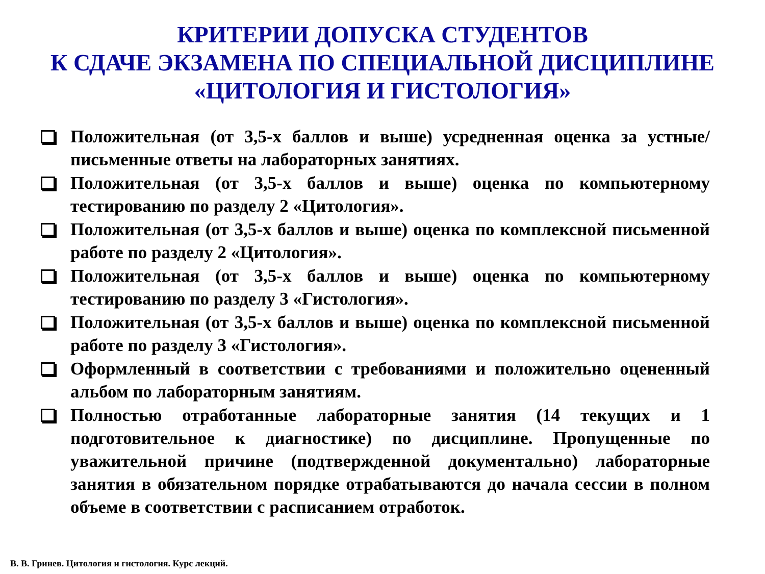КРИТЕРИИ ДОПУСКА СТУДЕНТОВ
К СДАЧЕ ЭКЗАМЕНА ПО СПЕЦИАЛЬНОЙ ДИСЦИПЛИНЕ
«ЦИТОЛОГИЯ И ГИСТОЛОГИЯ»
Положительная (от 3,5-х баллов и выше) усредненная оценка за устные/письменные ответы на лабораторных занятиях.
Положительная (от 3,5-х баллов и выше) оценка по компьютерному тестированию по разделу 2 «Цитология».
Положительная (от 3,5-х баллов и выше) оценка по комплексной письменной работе по разделу 2 «Цитология».
Положительная (от 3,5-х баллов и выше) оценка по компьютерному тестированию по разделу 3 «Гистология».
Положительная (от 3,5-х баллов и выше) оценка по комплексной письменной работе по разделу 3 «Гистология».
Оформленный в соответствии с требованиями и положительно оцененный альбом по лабораторным занятиям.
Полностью отработанные лабораторные занятия (14 текущих и 1 подготовительное к диагностике) по дисциплине. Пропущенные по уважительной причине (подтвержденной документально) лабораторные занятия в обязательном порядке отрабатываются до начала сессии в полном объеме в соответствии с расписанием отработок.
В. В. Гринев. Цитология и гистология. Курс лекций.